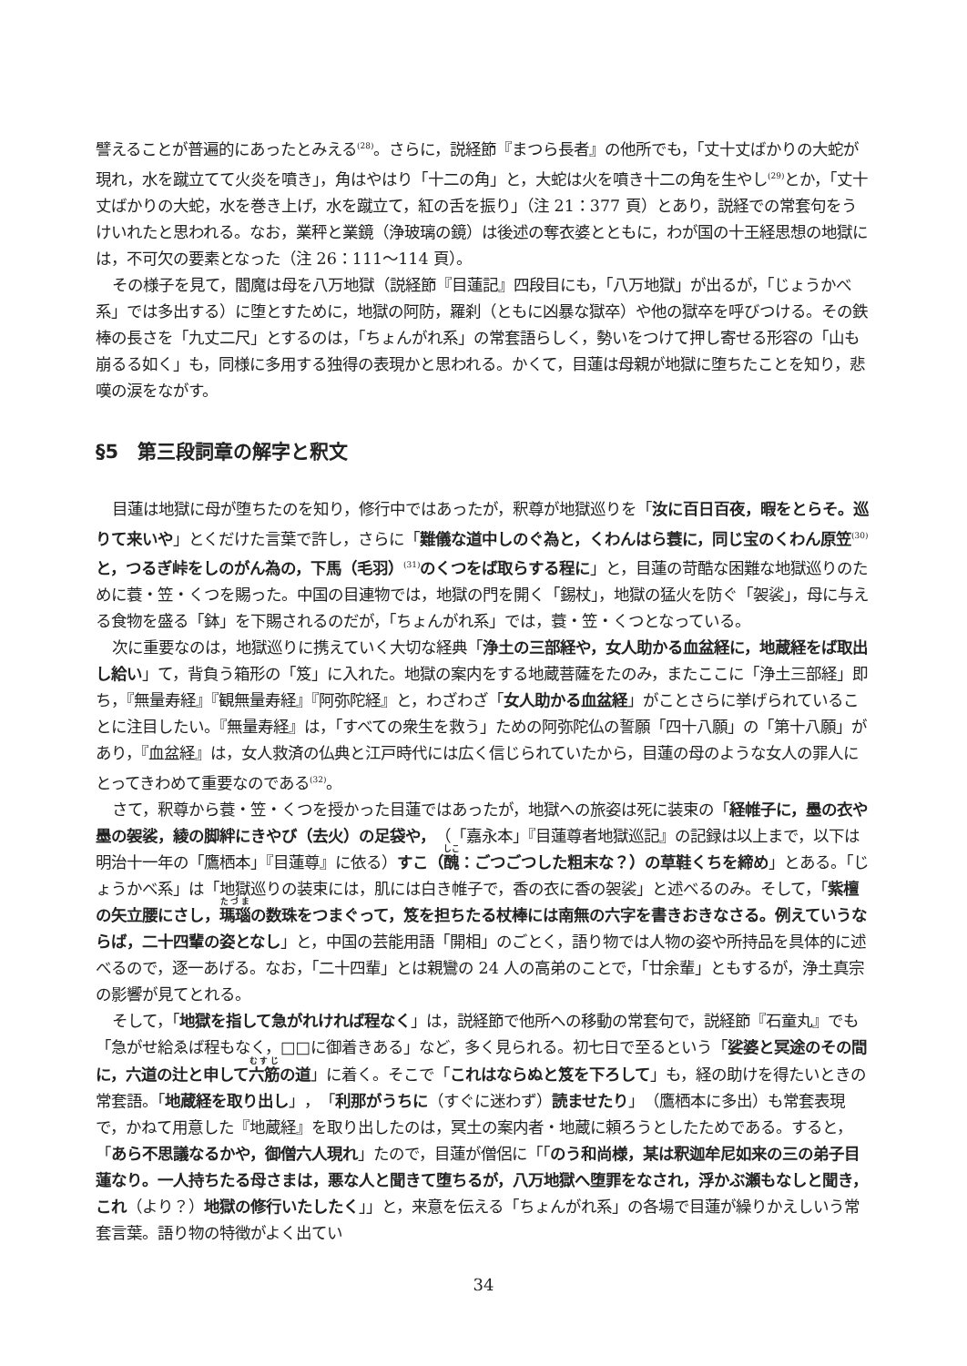譬えることが普遍的にあったとみえる<sup>(28)</sup>。さらに，説経節『まつら長者』の他所でも，「丈十丈ばかりの大蛇が現れ，水を蹴立てて火炎を噴き」，角はやはり「十二の角」と，大蛇は火を噴き十二の角を生やし<sup>(29)</sup>とか，「丈十丈ばかりの大蛇，水を巻き上げ，水を蹴立て，紅の舌を振り」（注 21：377 頁）とあり，説経での常套句をうけいれたと思われる。なお，業秤と業鏡（浄玻璃の鏡）は後述の奪衣婆とともに，わが国の十王経思想の地獄には，不可欠の要素となった（注 26：111～114 頁）。
その様子を見て，閻魔は母を八万地獄（説経節『目蓮記』四段目にも，「八万地獄」が出るが，「じょうかべ系」では多出する）に堕とすために，地獄の阿防，羅刹（ともに凶暴な獄卒）や他の獄卒を呼びつける。その鉄棒の長さを「九丈二尺」とするのは，「ちょんがれ系」の常套語らしく，勢いをつけて押し寄せる形容の「山も崩るる如く」も，同様に多用する独得の表現かと思われる。かくて，目蓮は母親が地獄に堕ちたことを知り，悲嘆の涙をながす。
§5　第三段詞章の解字と釈文
目蓮は地獄に母が堕ちたのを知り，修行中ではあったが，釈尊が地獄巡りを「汝に百日百夜，暇をとらそ。巡りて来いや」とくだけた言葉で許し，さらに「難儀な道中しのぐ為と，くわんはら蓑に，同じ宝のくわん原笠<sup>(30)</sup>と，つるぎ峠をしのがん為の，下馬（毛羽）<sup>(31)</sup>のくつをば取らする程に」と，目蓮の苛酷な困難な地獄巡りのために蓑・笠・くつを賜った。中国の目連物では，地獄の門を開く「錫杖」，地獄の猛火を防ぐ「袈裟」，母に与える食物を盛る「鉢」を下賜されるのだが，「ちょんがれ系」では，蓑・笠・くつとなっている。
次に重要なのは，地獄巡りに携えていく大切な経典「浄土の三部経や，女人助かる血盆経に，地蔵経をば取出し給い」て，背負う箱形の「笈」に入れた。地獄の案内をする地蔵菩薩をたのみ，またここに「浄土三部経」即ち，『無量寿経』『観無量寿経』『阿弥陀経』と，わざわざ「女人助かる血盆経」がことさらに挙げられていることに注目したい。『無量寿経』は，「すべての衆生を救う」ための阿弥陀仏の誓願「四十八願」の「第十八願」があり，『血盆経』は，女人救済の仏典と江戸時代には広く信じられていたから，目蓮の母のような女人の罪人にとってきわめて重要なのである<sup>(32)</sup>。
さて，釈尊から蓑・笠・くつを授かった目蓮ではあったが，地獄への旅姿は死に装束の「経帷子に，墨の衣や墨の袈裟，綾の脚絆にきやび（去火）の足袋や，（「嘉永本」『目蓮尊者地獄巡記』の記録は以上まで，以下は明治十一年の「鷹栖本」『目蓮尊』に依る）すこ（醜：ごつごつした粗末な？）の草鞋くちを締め」とある。「じょうかべ系」は「地獄巡りの装束には，肌には白き帷子で，香の衣に香の袈裟」と述べるのみ。そして，「紫檀の矢立腰にさし，瑪瑙の数珠をつまぐって，笈を担ちたる杖棒には南無の六字を書きおきなさる。例えていうならば，二十四輩の姿となし」と，中国の芸能用語「開相」のごとく，語り物では人物の姿や所持品を具体的に述べるので，逐一あげる。なお，「二十四輩」とは親鸞の 24 人の高弟のことで，「廿余輩」ともするが，浄土真宗の影響が見てとれる。
そして，「地獄を指して急がれければ程なく」は，説経節で他所への移動の常套句で，説経節『石童丸』でも「急がせ給ゑば程もなく，□□に御着きある」など，多く見られる。初七日で至るという「娑婆と冥途のその間に，六道の辻と申して六筋の道」に着く。そこで「これはならぬと笈を下ろして」も，経の助けを得たいときの常套語。「地蔵経を取り出し」，「利那がうちに（すぐに迷わず）読ませたり」（鷹栖本に多出）も常套表現で，かねて用意した『地蔵経』を取り出したのは，冥土の案内者・地蔵に頼ろうとしたためである。すると，「あら不思議なるかや，御僧六人現れ」たので，目蓮が僧侶に「「のう和尚様，某は釈迦牟尼如来の三の弟子目蓮なり。一人持ちたる母さまは，悪な人と聞きて堕ちるが，八万地獄へ堕罪をなされ，浮かぶ瀬もなしと聞き，これ（より？）地獄の修行いたしたく」」と，来意を伝える「ちょんがれ系」の各場で目蓮が繰りかえしいう常套言葉。語り物の特徴がよく出てい
34